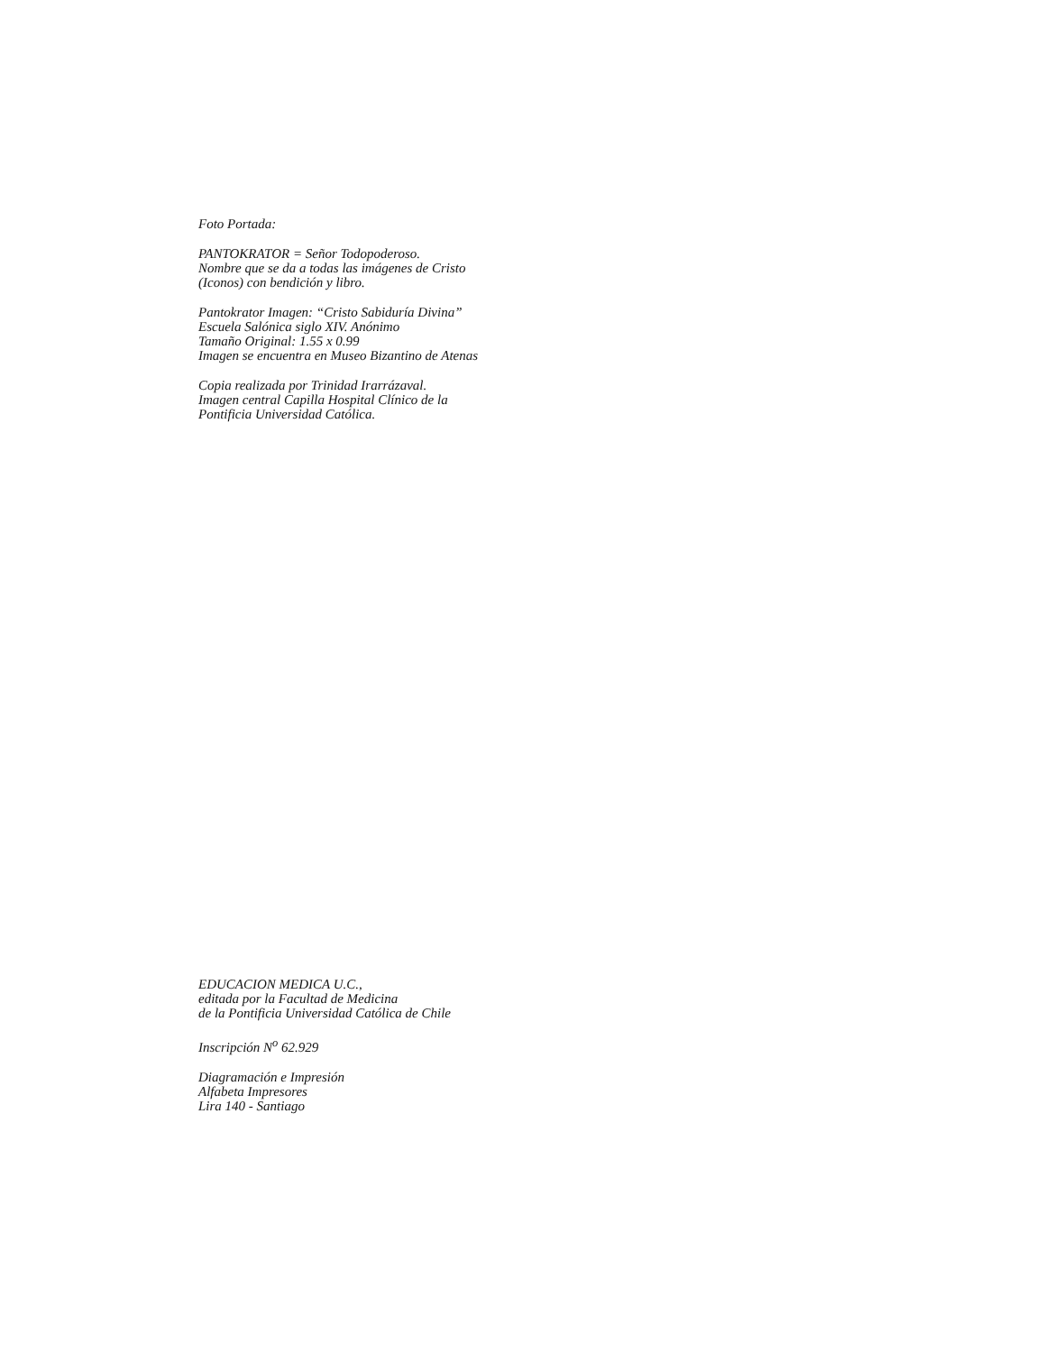Foto Portada:
PANTOKRATOR = Señor Todopoderoso.
Nombre que se da a todas las imágenes de Cristo
(Iconos) con bendición y libro.
Pantokrator Imagen: “Cristo Sabiduría Divina”
Escuela Salónica siglo XIV. Anónimo
Tamaño Original: 1.55 x 0.99
Imagen se encuentra en Museo Bizantino de Atenas
Copia realizada por Trinidad Irarrázaval.
Imagen central Capilla Hospital Clínico de la
Pontificia Universidad Católica.
EDUCACION MEDICA U.C.,
editada por la Facultad de Medicina
de la Pontificia Universidad Católica de Chile
Inscripción N<sup>o</sup> 62.929
Diagramación e Impresión
Alfabeta Impresores
Lira 140 - Santiago